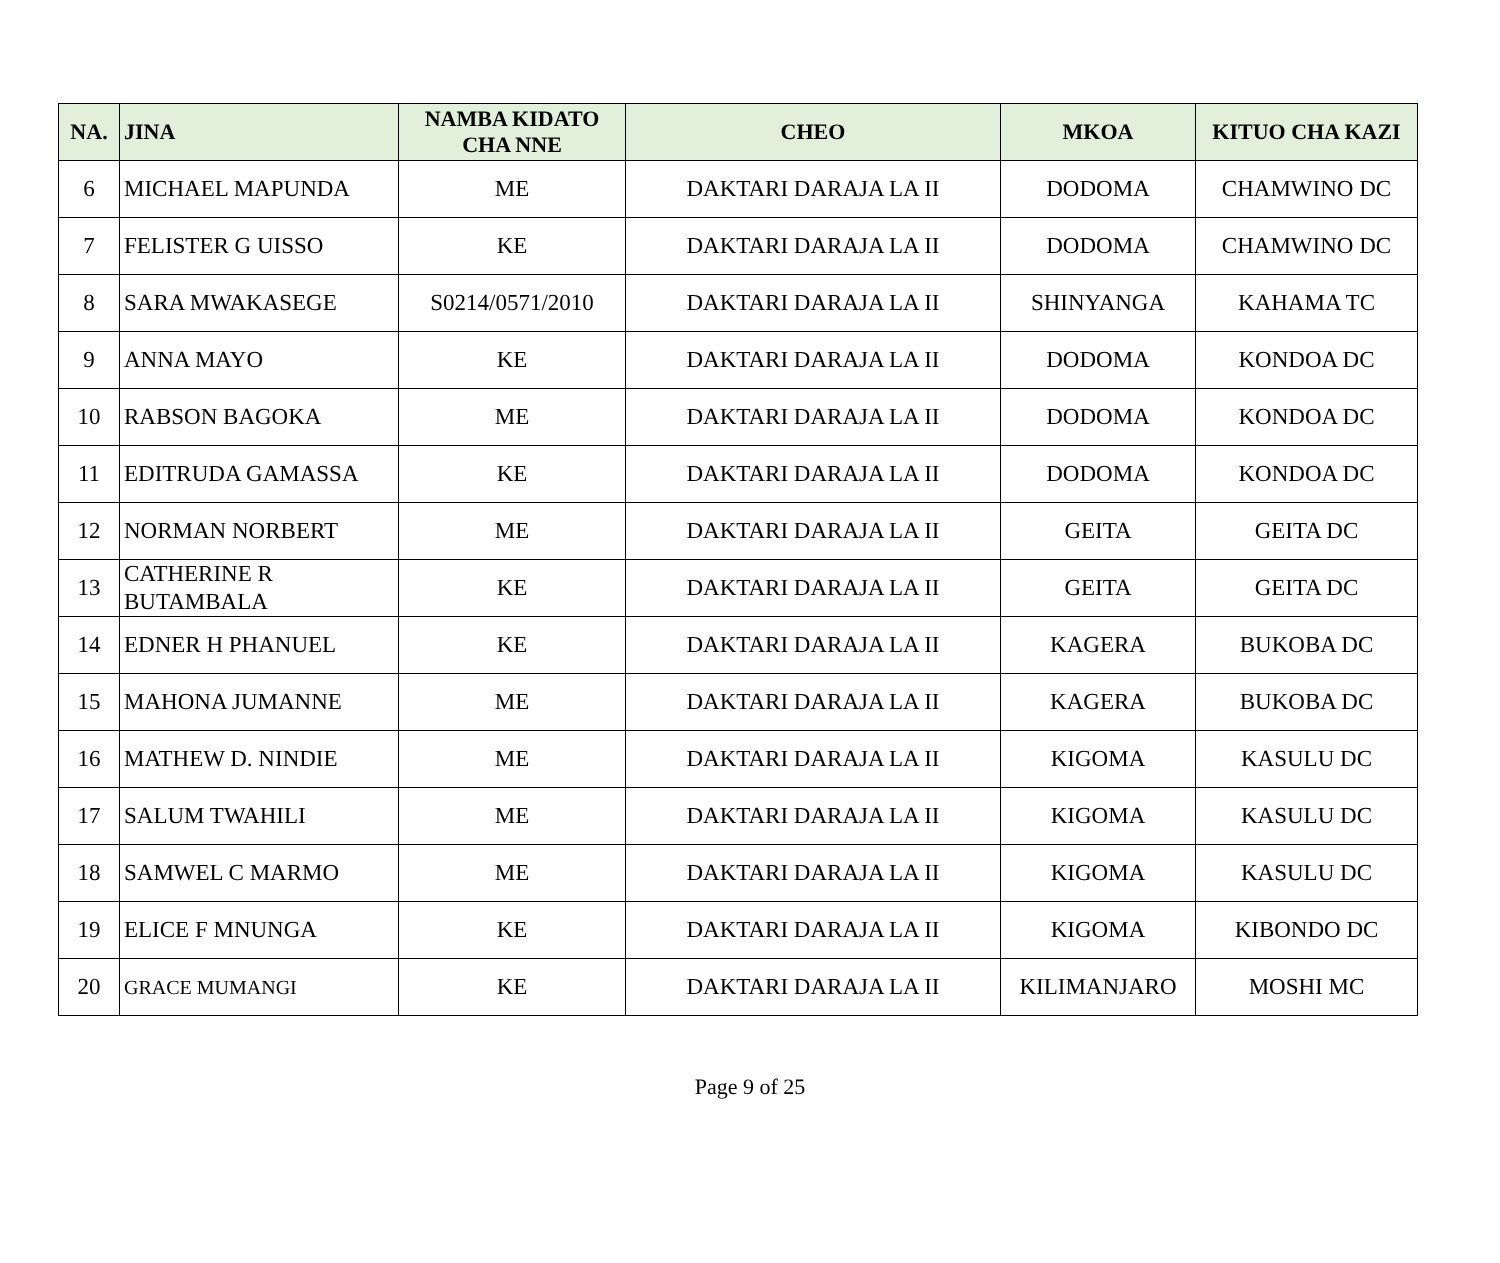| NA. | JINA | NAMBA KIDATO CHA NNE | CHEO | MKOA | KITUO CHA KAZI |
| --- | --- | --- | --- | --- | --- |
| 6 | MICHAEL MAPUNDA | ME | DAKTARI DARAJA LA II | DODOMA | CHAMWINO DC |
| 7 | FELISTER G UISSO | KE | DAKTARI DARAJA LA II | DODOMA | CHAMWINO DC |
| 8 | SARA MWAKASEGE | S0214/0571/2010 | DAKTARI DARAJA LA II | SHINYANGA | KAHAMA TC |
| 9 | ANNA MAYO | KE | DAKTARI DARAJA LA II | DODOMA | KONDOA DC |
| 10 | RABSON BAGOKA | ME | DAKTARI DARAJA LA II | DODOMA | KONDOA DC |
| 11 | EDITRUDA GAMASSA | KE | DAKTARI DARAJA LA II | DODOMA | KONDOA DC |
| 12 | NORMAN NORBERT | ME | DAKTARI DARAJA LA II | GEITA | GEITA DC |
| 13 | CATHERINE R BUTAMBALA | KE | DAKTARI DARAJA LA II | GEITA | GEITA DC |
| 14 | EDNER H PHANUEL | KE | DAKTARI DARAJA LA II | KAGERA | BUKOBA DC |
| 15 | MAHONA JUMANNE | ME | DAKTARI DARAJA LA II | KAGERA | BUKOBA DC |
| 16 | MATHEW D. NINDIE | ME | DAKTARI DARAJA LA II | KIGOMA | KASULU DC |
| 17 | SALUM TWAHILI | ME | DAKTARI DARAJA LA II | KIGOMA | KASULU DC |
| 18 | SAMWEL C MARMO | ME | DAKTARI DARAJA LA II | KIGOMA | KASULU DC |
| 19 | ELICE F MNUNGA | KE | DAKTARI DARAJA LA II | KIGOMA | KIBONDO DC |
| 20 | GRACE MUMANGI | KE | DAKTARI DARAJA LA II | KILIMANJARO | MOSHI MC |
Page 9 of 25